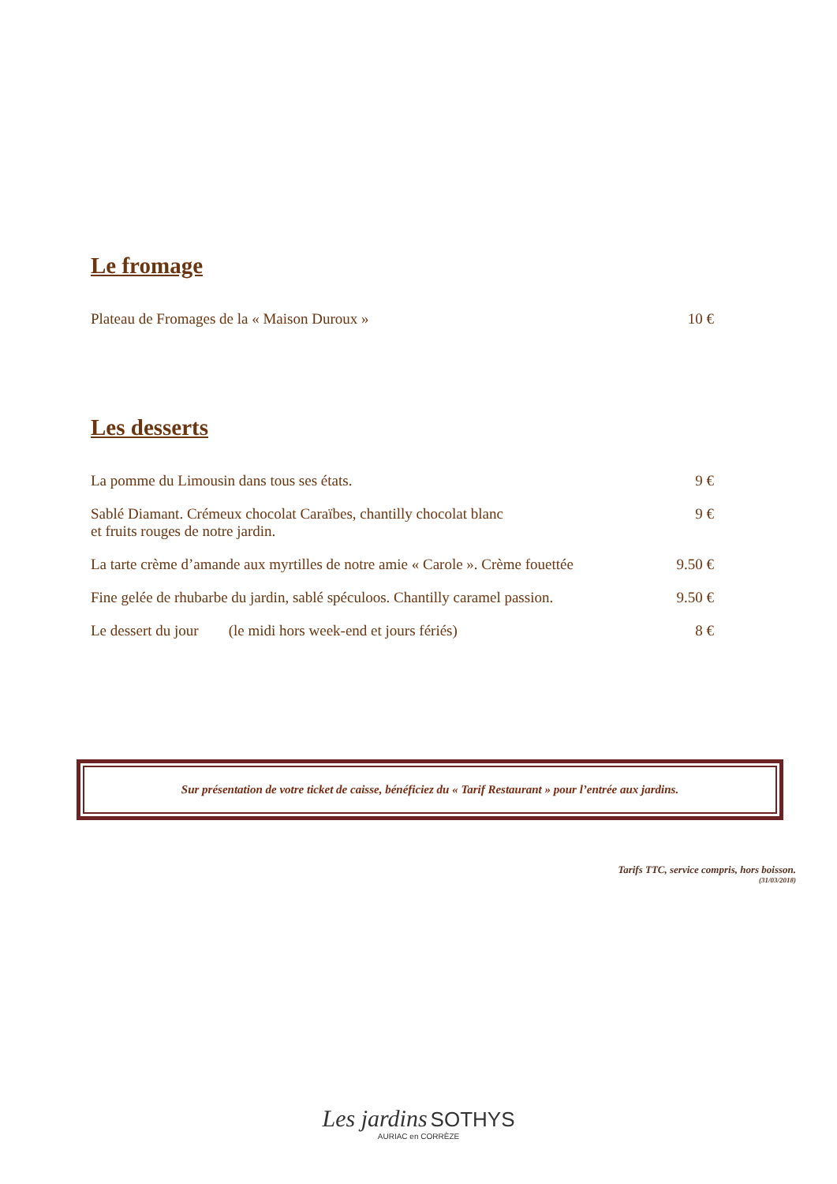Le fromage
Plateau de Fromages de la « Maison Duroux » 10 €
Les desserts
La pomme du Limousin dans tous ses états. 9 €
Sablé Diamant. Crémeux chocolat Caraïbes, chantilly chocolat blanc
et fruits rouges de notre jardin. 9 €
La tarte crème d’amande aux myrtilles de notre amie « Carole ». Crème fouettée 9.50 €
Fine gelée de rhubarbe du jardin, sablé spéculoos. Chantilly caramel passion. 9.50 €
Le dessert du jour (le midi hors week-end et jours fériés) 8 €
Sur présentation de votre ticket de caisse, bénéficiez du « Tarif Restaurant » pour l’entrée aux jardins.
Tarifs TTC, service compris, hors boisson.
(31/03/2018)
Les jardins SOTHYS
AURIAC en CORRÈZE